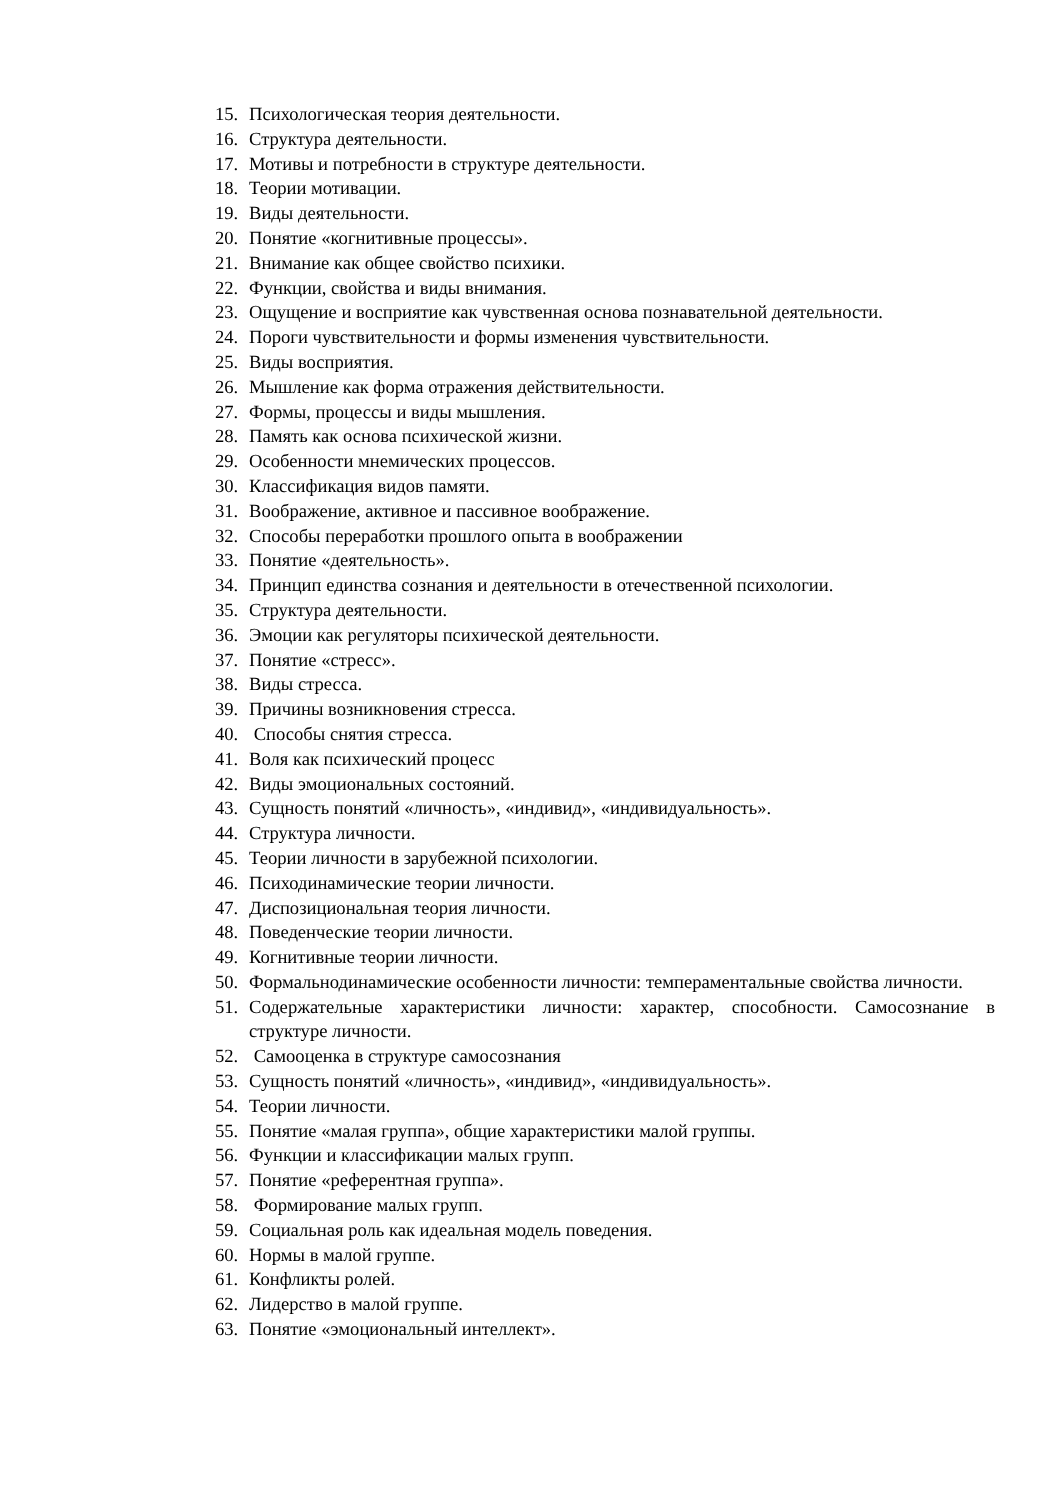15. Психологическая теория деятельности.
16. Структура деятельности.
17. Мотивы и потребности в структуре деятельности.
18. Теории мотивации.
19. Виды деятельности.
20. Понятие «когнитивные процессы».
21. Внимание как общее свойство психики.
22. Функции, свойства и виды внимания.
23. Ощущение и восприятие как чувственная основа познавательной деятельности.
24. Пороги чувствительности и формы изменения чувствительности.
25. Виды восприятия.
26. Мышление как форма отражения действительности.
27. Формы, процессы и виды мышления.
28. Память как основа психической жизни.
29. Особенности мнемических процессов.
30. Классификация видов памяти.
31. Воображение, активное и пассивное воображение.
32. Способы переработки прошлого опыта в воображении
33. Понятие «деятельность».
34. Принцип единства сознания и деятельности в отечественной психологии.
35. Структура деятельности.
36. Эмоции как регуляторы психической деятельности.
37. Понятие «стресс».
38. Виды стресса.
39. Причины возникновения стресса.
40. Способы снятия стресса.
41. Воля как психический процесс
42. Виды эмоциональных состояний.
43. Сущность понятий «личность», «индивид», «индивидуальность».
44. Структура личности.
45. Теории личности в зарубежной психологии.
46. Психодинамические теории личности.
47. Диспозициональная теория личности.
48. Поведенческие теории личности.
49. Когнитивные теории личности.
50. Формальнодинамические особенности личности: темпераментальные свойства личности.
51. Содержательные характеристики личности: характер, способности. Самосознание в структуре личности.
52. Самооценка в структуре самосознания
53. Сущность понятий «личность», «индивид», «индивидуальность».
54. Теории личности.
55. Понятие «малая группа», общие характеристики малой группы.
56. Функции и классификации малых групп.
57. Понятие «референтная группа».
58. Формирование малых групп.
59. Социальная роль как идеальная модель поведения.
60. Нормы в малой группе.
61. Конфликты ролей.
62. Лидерство в малой группе.
63. Понятие «эмоциональный интеллект».